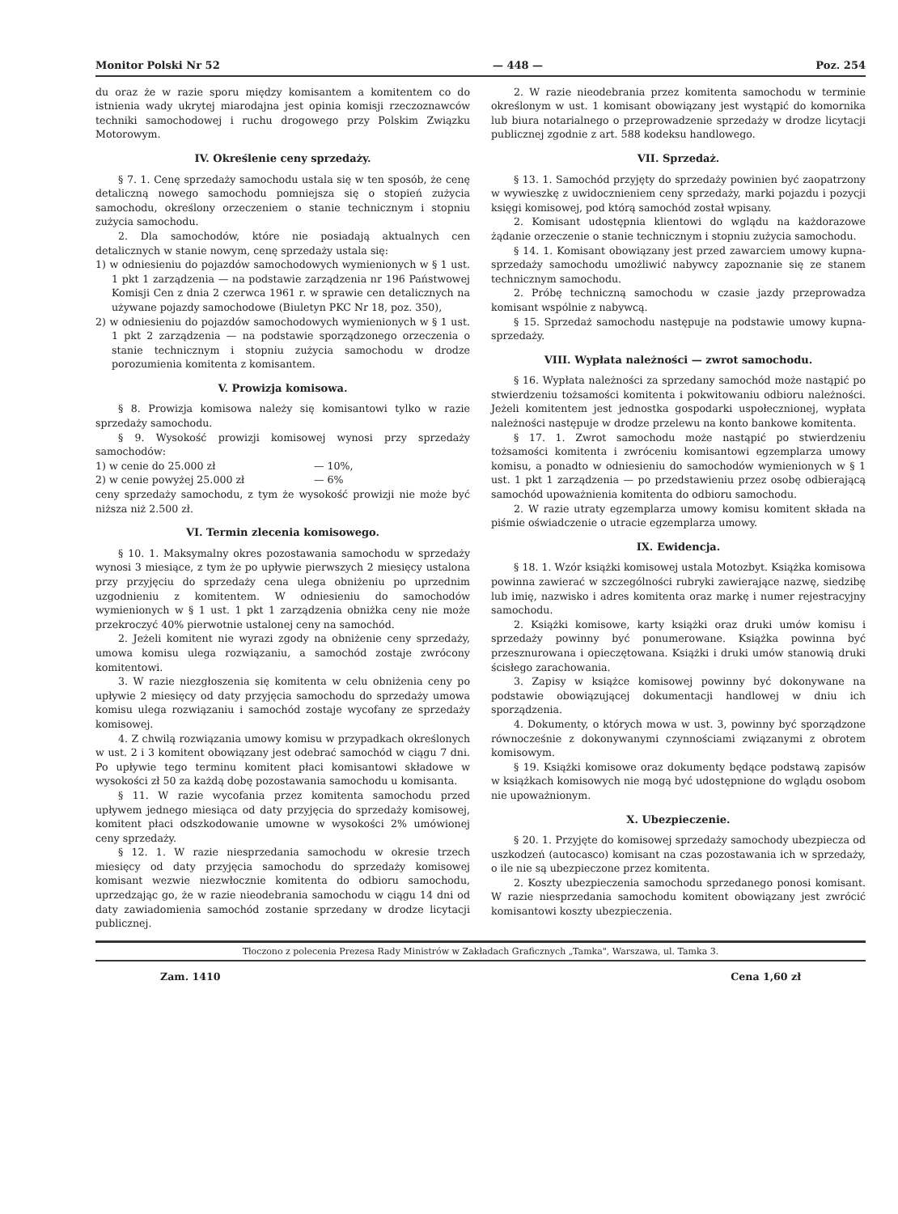Monitor Polski Nr 52 — 448 — Poz. 254
du oraz że w razie sporu między komisantem a komitentem co do istnienia wady ukrytej miarodajna jest opinia komisji rzeczoznawców techniki samochodowej i ruchu drogowego przy Polskim Związku Motorowym.
IV. Określenie ceny sprzedaży.
§ 7. 1. Cenę sprzedaży samochodu ustala się w ten sposób, że cenę detaliczną nowego samochodu pomniejsza się o stopień zużycia samochodu, określony orzeczeniem o stanie technicznym i stopniu zużycia samochodu.
2. Dla samochodów, które nie posiadają aktualnych cen detalicznych w stanie nowym, cenę sprzedaży ustala się:
1) w odniesieniu do pojazdów samochodowych wymienionych w § 1 ust. 1 pkt 1 zarządzenia — na podstawie zarządzenia nr 196 Państwowej Komisji Cen z dnia 2 czerwca 1961 r. w sprawie cen detalicznych na używane pojazdy samochodowe (Biuletyn PKC Nr 18, poz. 350),
2) w odniesieniu do pojazdów samochodowych wymienionych w § 1 ust. 1 pkt 2 zarządzenia — na podstawie sporządzonego orzeczenia o stanie technicznym i stopniu zużycia samochodu w drodze porozumienia komitenta z komisantem.
V. Prowizja komisowa.
§ 8. Prowizja komisowa należy się komisantowi tylko w razie sprzedaży samochodu.
§ 9. Wysokość prowizji komisowej wynosi przy sprzedaży samochodów:
1) w cenie do 25.000 zł — 10%,
2) w cenie powyżej 25.000 zł — 6%
ceny sprzedaży samochodu, z tym że wysokość prowizji nie może być niższa niż 2.500 zł.
VI. Termin zlecenia komisowego.
§ 10. 1. Maksymalny okres pozostawania samochodu w sprzedaży wynosi 3 miesiące, z tym że po upływie pierwszych 2 miesięcy ustalona przy przyjęciu do sprzedaży cena ulega obniżeniu po uprzednim uzgodnieniu z komitentem. W odniesieniu do samochodów wymienionych w § 1 ust. 1 pkt 1 zarządzenia obniżka ceny nie może przekroczyć 40% pierwotnie ustalonej ceny na samochód.
2. Jeżeli komitent nie wyrazi zgody na obniżenie ceny sprzedaży, umowa komisu ulega rozwiązaniu, a samochód zostaje zwrócony komitentowi.
3. W razie niezgłoszenia się komitenta w celu obniżenia ceny po upływie 2 miesięcy od daty przyjęcia samochodu do sprzedaży umowa komisu ulega rozwiązaniu i samochód zostaje wycofany ze sprzedaży komisowej.
4. Z chwilą rozwiązania umowy komisu w przypadkach określonych w ust. 2 i 3 komitent obowiązany jest odebrać samochód w ciągu 7 dni. Po upływie tego terminu komitent płaci komisantowi składowe w wysokości zł 50 za każdą dobę pozostawania samochodu u komisanta.
§ 11. W razie wycofania przez komitenta samochodu przed upływem jednego miesiąca od daty przyjęcia do sprzedaży komisowej, komitent płaci odszkodowanie umowne w wysokości 2% umówionej ceny sprzedaży.
§ 12. 1. W razie niesprzedania samochodu w okresie trzech miesięcy od daty przyjęcia samochodu do sprzedaży komisowej komisant wezwie niezwłocznie komitenta do odbioru samochodu, uprzedzając go, że w razie nieodebrania samochodu w ciągu 14 dni od daty zawiadomienia samochód zostanie sprzedany w drodze licytacji publicznej.
2. W razie nieodebrania przez komitenta samochodu w terminie określonym w ust. 1 komisant obowiązany jest wystąpić do komornika lub biura notarialnego o przeprowadzenie sprzedaży w drodze licytacji publicznej zgodnie z art. 588 kodeksu handlowego.
VII. Sprzedaż.
§ 13. 1. Samochód przyjęty do sprzedaży powinien być zaopatrzony w wywieszkę z uwidocznieniem ceny sprzedaży, marki pojazdu i pozycji księgi komisowej, pod którą samochód został wpisany.
2. Komisant udostępnia klientowi do wglądu na każdorazowe żądanie orzeczenie o stanie technicznym i stopniu zużycia samochodu.
§ 14. 1. Komisant obowiązany jest przed zawarciem umowy kupna-sprzedaży samochodu umożliwić nabywcy zapoznanie się ze stanem technicznym samochodu.
2. Próbę techniczną samochodu w czasie jazdy przeprowadza komisant wspólnie z nabywcą.
§ 15. Sprzedaż samochodu następuje na podstawie umowy kupna-sprzedaży.
VIII. Wypłata należności — zwrot samochodu.
§ 16. Wypłata należności za sprzedany samochód może nastąpić po stwierdzeniu tożsamości komitenta i pokwitowaniu odbioru należności. Jeżeli komitentem jest jednostka gospodarki uspołecznionej, wypłata należności następuje w drodze przelewu na konto bankowe komitenta.
§ 17. 1. Zwrot samochodu może nastąpić po stwierdzeniu tożsamości komitenta i zwróceniu komisantowi egzemplarza umowy komisu, a ponadto w odniesieniu do samochodów wymienionych w § 1 ust. 1 pkt 1 zarządzenia — po przedstawieniu przez osobę odbierającą samochód upoważnienia komitenta do odbioru samochodu.
2. W razie utraty egzemplarza umowy komisu komitent składa na piśmie oświadczenie o utracie egzemplarza umowy.
IX. Ewidencja.
§ 18. 1. Wzór książki komisowej ustala Motozbyt. Książka komisowa powinna zawierać w szczególności rubryki zawierające nazwę, siedzibę lub imię, nazwisko i adres komitenta oraz markę i numer rejestracyjny samochodu.
2. Książki komisowe, karty książki oraz druki umów komisu i sprzedaży powinny być ponumerowane. Książka powinna być przesznurowana i opieczętowana. Książki i druki umów stanowią druki ścisłego zarachowania.
3. Zapisy w książce komisowej powinny być dokonywane na podstawie obowiązującej dokumentacji handlowej w dniu ich sporządzenia.
4. Dokumenty, o których mowa w ust. 3, powinny być sporządzone równocześnie z dokonywanymi czynnościami związanymi z obrotem komisowym.
§ 19. Książki komisowe oraz dokumenty będące podstawą zapisów w książkach komisowych nie mogą być udostępnione do wglądu osobom nie upoważnionym.
X. Ubezpieczenie.
§ 20. 1. Przyjęte do komisowej sprzedaży samochody ubezpiecza od uszkodzeń (autocasco) komisant na czas pozostawania ich w sprzedaży, o ile nie są ubezpieczone przez komitenta.
2. Koszty ubezpieczenia samochodu sprzedanego ponosi komisant. W razie niesprzedania samochodu komitent obowiązany jest zwrócić komisantowi koszty ubezpieczenia.
Tłoczono z polecenia Prezesa Rady Ministrów w Zakładach Graficznych „Tamka", Warszawa, ul. Tamka 3.
Zam. 1410 Cena 1,60 zł